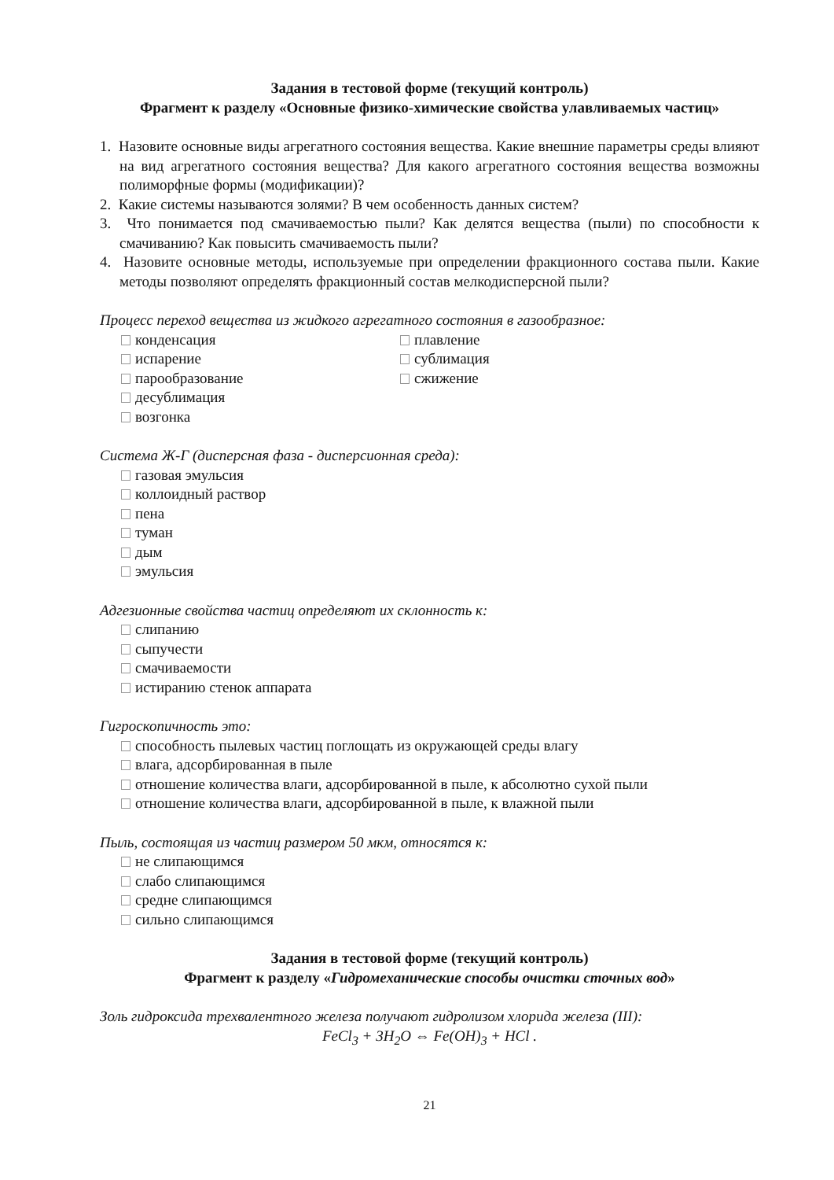Задания в тестовой форме (текущий контроль)
Фрагмент к разделу «Основные физико-химические свойства улавливаемых частиц»
1. Назовите основные виды агрегатного состояния вещества. Какие внешние параметры среды влияют на вид агрегатного состояния вещества? Для какого агрегатного состояния вещества возможны полиморфные формы (модификации)?
2. Какие системы называются золями? В чем особенность данных систем?
3. Что понимается под смачиваемостью пыли? Как делятся вещества (пыли) по способности к смачиванию? Как повысить смачиваемость пыли?
4. Назовите основные методы, используемые при определении фракционного состава пыли. Какие методы позволяют определять фракционный состав мелкодисперсной пыли?
Процесс переход вещества из жидкого агрегатного состояния в газообразное:
конденсация
испарение
парообразование
десублимация
возгонка
плавление
сублимация
сжижение
Система Ж-Г (дисперсная фаза - дисперсионная среда):
газовая эмульсия
коллоидный раствор
пена
туман
дым
эмульсия
Адгезионные свойства частиц определяют их склонность к:
слипанию
сыпучести
смачиваемости
истиранию стенок аппарата
Гигроскопичность это:
способность пылевых частиц поглощать из окружающей среды влагу
влага, адсорбированная в пыле
отношение количества влаги, адсорбированной в пыле, к абсолютно сухой пыли
отношение количества влаги, адсорбированной в пыле, к влажной пыли
Пыль, состоящая из частиц размером 50 мкм, относятся к:
не слипающимся
слабо слипающимся
средне слипающимся
сильно слипающимся
Задания в тестовой форме (текущий контроль)
Фрагмент к разделу «Гидромеханические способы очистки сточных вод»
Золь гидроксида трехвалентного железа получают гидролизом хлорида железа (III):
FeCl<sub>3</sub> + 3H<sub>2</sub>O ⇔ Fe(OH)<sub>3</sub> + HCl .
21